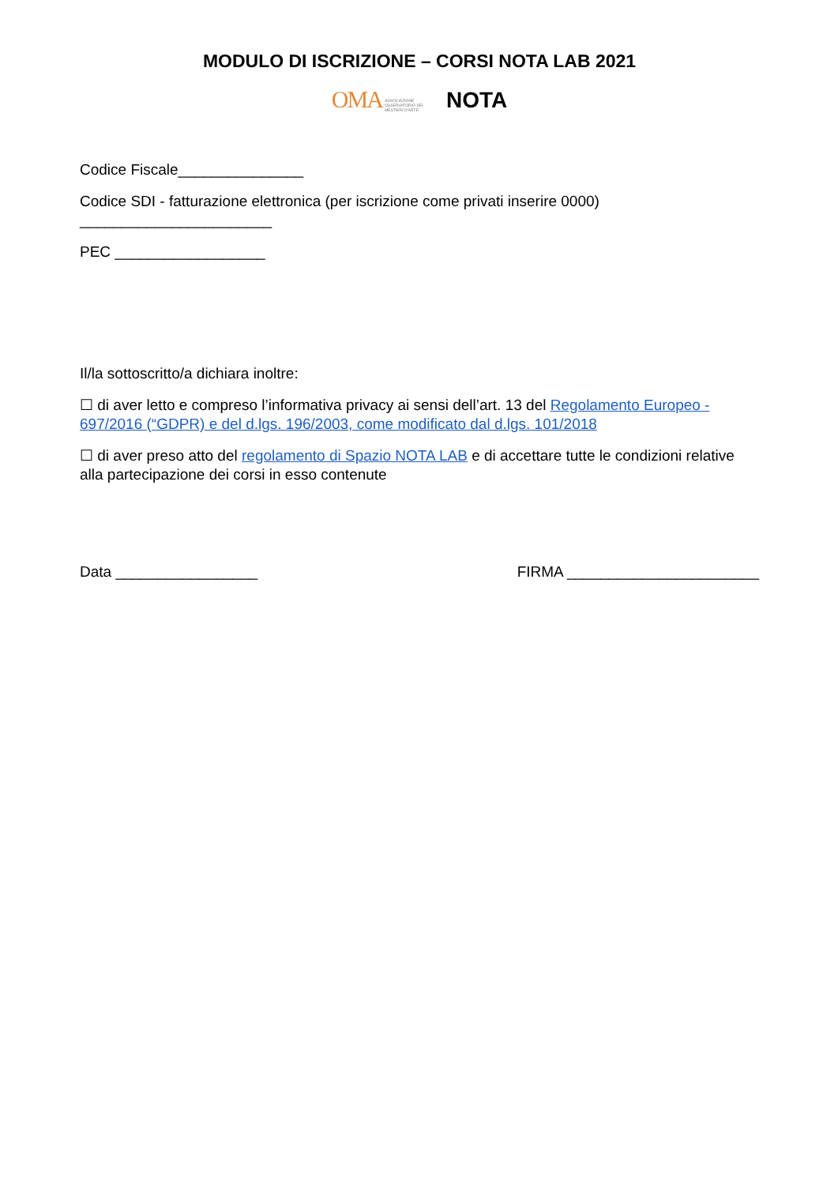MODULO DI ISCRIZIONE – CORSI NOTA LAB 2021
OMA ASSOCIAZIONE OSSERVATORIO DEI MESTIERI D'ARTE NOTA
Codice Fiscale_______________
Codice SDI - fatturazione elettronica (per iscrizione come privati inserire 0000)
_______________________
PEC __________________
Il/la sottoscritto/a dichiara inoltre:
☐ di aver letto e compreso l’informativa privacy ai sensi dell’art. 13 del Regolamento Europeo - 697/2016 (“GDPR) e del d.lgs. 196/2003, come modificato dal d.lgs. 101/2018
☐ di aver preso atto del regolamento di Spazio NOTA LAB e di accettare tutte le condizioni relative alla partecipazione dei corsi in esso contenute
Data _________________ FIRMA _______________________